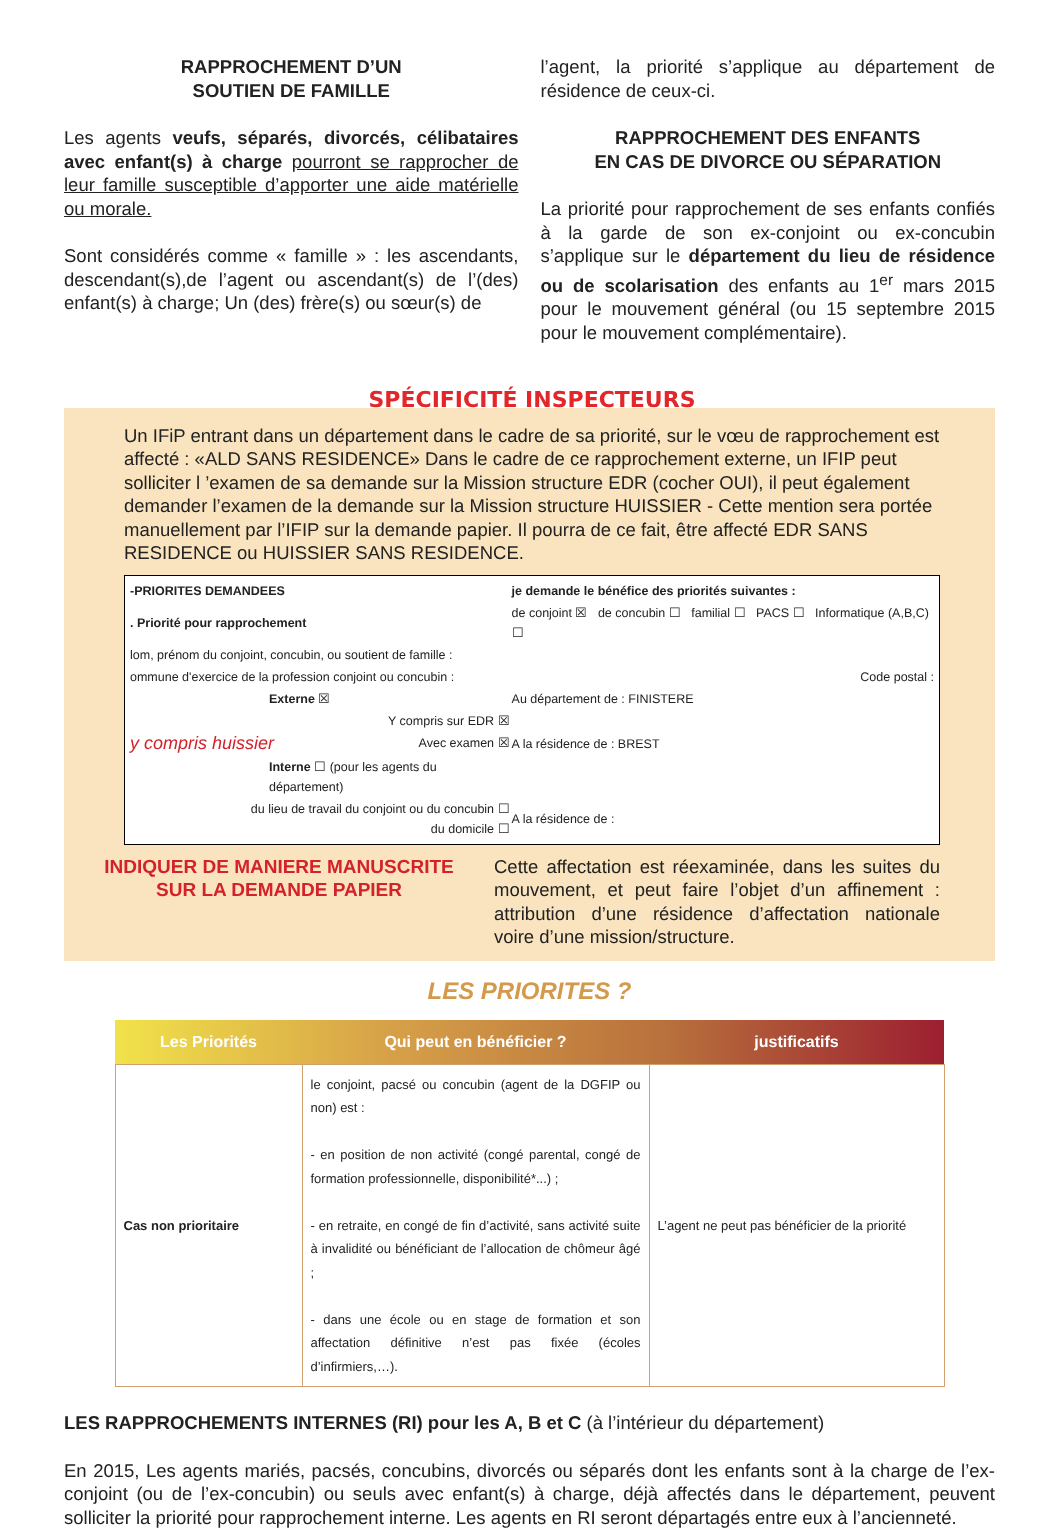RAPPROCHEMENT D’UN
SOUTIEN DE FAMILLE
Les agents veufs, séparés, divorcés, célibataires avec enfant(s) à charge pourront se rapprocher de leur famille susceptible d’apporter une aide matérielle ou morale.
Sont considérés comme « famille » : les ascendants, descendant(s),de l’agent ou ascendant(s) de l’(des) enfant(s) à charge; Un (des) frère(s) ou sœur(s) de
l’agent, la priorité s’applique au département de résidence de ceux-ci.
RAPPROCHEMENT DES ENFANTS
EN CAS DE DIVORCE OU SÉPARATION
La priorité pour rapprochement de ses enfants confiés à la garde de son ex-conjoint ou ex-concubin s’applique sur le département du lieu de résidence ou de scolarisation des enfants au 1<sup>er</sup> mars 2015 pour le mouvement général (ou 15 septembre 2015 pour le mouvement complémentaire).
SPÉCIFICITÉ INSPECTEURS
Un IFiP entrant dans un département dans le cadre de sa priorité, sur le vœu de rapprochement est affecté : «ALD SANS RESIDENCE» Dans le cadre de ce rapprochement externe, un IFIP peut solliciter l ’examen de sa demande sur la Mission structure EDR (cocher OUI), il peut également demander l’examen de la demande sur la Mission structure HUISSIER - Cette mention sera portée manuellement par l’IFIP sur la demande papier. Il pourra de ce fait, être affecté EDR SANS RESIDENCE ou HUISSIER SANS RESIDENCE.
| -PRIORITES DEMANDEES | je demande le bénéfice des priorités suivantes : |
| . Priorité pour rapprochement | de conjoint ☒ de concubin ☐ familial ☐ PACS ☐ Informatique (A,B,C) ☐ |
| lom, prénom du conjoint, concubin, ou soutient de famille : | |
| ommune d'exercice de la profession conjoint ou concubin : | Code postal : |
| Externe ☒ | Au département de : FINISTERE |
| Y compris sur EDR ☒ | |
| y compris huissier Avec examen ☒ | A la résidence de : BREST |
| Interne ☐ (pour les agents du département) | |
| du lieu de travail du conjoint ou du concubin ☐ du domicile ☐ | A la résidence de : |
INDIQUER DE MANIERE MANUSCRITE
SUR LA DEMANDE PAPIER
Cette affectation est réexaminée, dans les suites du mouvement, et peut faire l’objet d’un affinement : attribution d’une résidence d’affectation nationale voire d’une mission/structure.
LES PRIORITES ?
| Les Priorités | Qui peut en bénéficier ? | justificatifs |
| --- | --- | --- |
| Cas non prioritaire | le conjoint, pacsé ou concubin (agent de la DGFIP ou non) est : - en position de non activité (congé parental, congé de formation professionnelle, disponibilité*...) ; - en retraite, en congé de fin d’activité, sans activité suite à invalidité ou bénéficiant de l’allocation de chômeur âgé ; - dans une école ou en stage de formation et son affectation définitive n’est pas fixée (écoles d’infirmiers,…). | L’agent ne peut pas bénéficier de la priorité |
LES RAPPROCHEMENTS INTERNES (RI) pour les A, B et C (à l’intérieur du département)
En 2015, Les agents mariés, pacsés, concubins, divorcés ou séparés dont les enfants sont à la charge de l’ex-conjoint (ou de l’ex-concubin) ou seuls avec enfant(s) à charge, déjà affectés dans le département, peuvent solliciter la priorité pour rapprochement interne. Les agents en RI seront départagés entre eux à l’ancienneté.